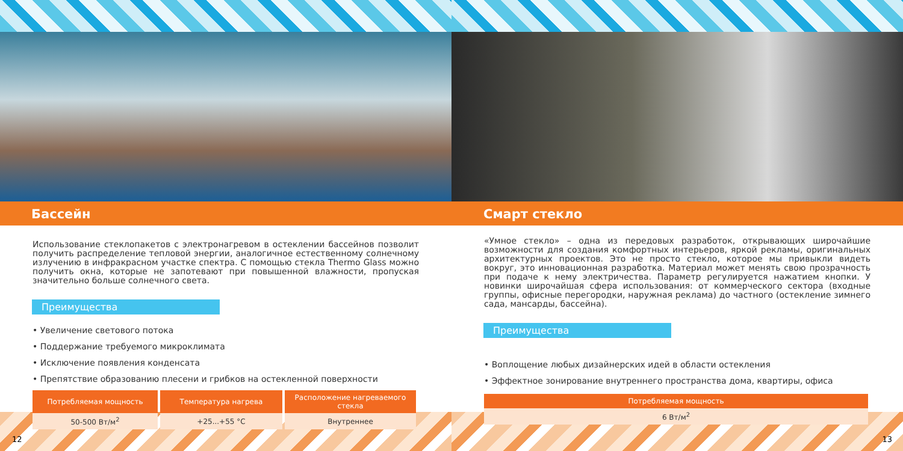Бассейн
Использование стеклопакетов с электронагревом в остеклении бассейнов позволит получить распределение тепловой энергии, аналогичное естественному солнечному излучению в инфракрасном участке спектра. С помощью стекла Thermo Glass можно получить окна, которые не запотевают при повышенной влажности, пропуская значительно больше солнечного света.
Преимущества
• Увеличение светового потока
• Поддержание требуемого микроклимата
• Исключение появления конденсата
• Препятствие образованию плесени и грибков на остекленной поверхности
| Потребляемая мощность | Температура нагрева | Расположение нагреваемого стекла |
| --- | --- | --- |
| 50-500 Вт/м<sup>2</sup> | +25...+55 °C | Внутреннее |
12
Смарт стекло
«Умное стекло» – одна из передовых разработок, открывающих широчайшие возможности для создания комфортных интерьеров, яркой рекламы, оригинальных архитектурных проектов. Это не просто стекло, которое мы привыкли видеть вокруг, это инновационная разработка. Материал может менять свою прозрачность при подаче к нему электричества. Параметр регулируется нажатием кнопки. У новинки широчайшая сфера использования: от коммерческого сектора (входные группы, офисные перегородки, наружная реклама) до частного (остекление зимнего сада, мансарды, бассейна).
Преимущества
• Воплощение любых дизайнерских идей в области остекления
• Эффектное зонирование внутреннего пространства дома, квартиры, офиса
| Потребляемая мощность |
| --- |
| 6 Вт/м<sup>2</sup> |
13